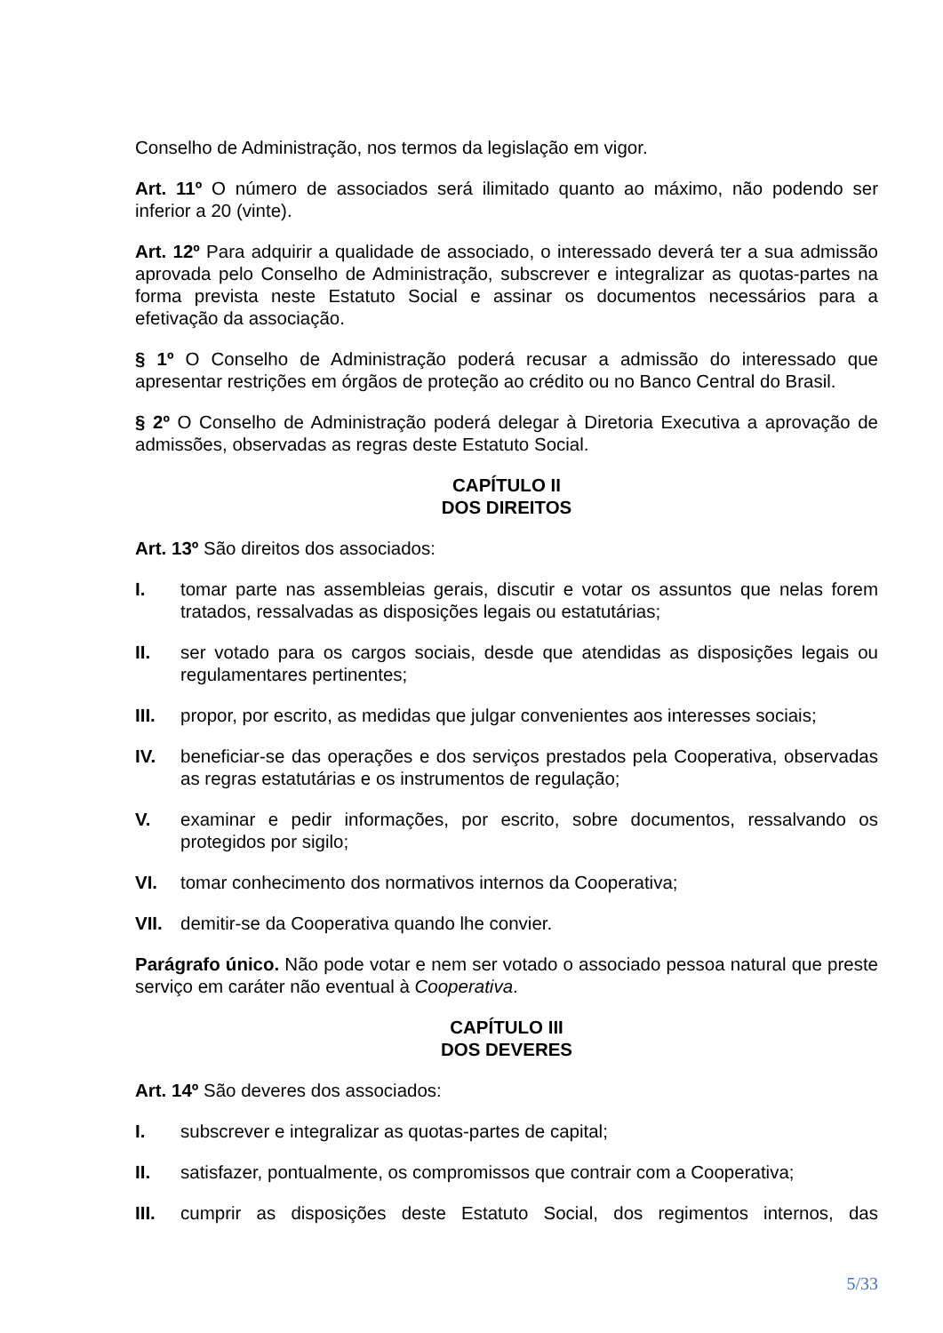Conselho de Administração, nos termos da legislação em vigor.
Art. 11º O número de associados será ilimitado quanto ao máximo, não podendo ser inferior a 20 (vinte).
Art. 12º Para adquirir a qualidade de associado, o interessado deverá ter a sua admissão aprovada pelo Conselho de Administração, subscrever e integralizar as quotas-partes na forma prevista neste Estatuto Social e assinar os documentos necessários para a efetivação da associação.
§ 1º O Conselho de Administração poderá recusar a admissão do interessado que apresentar restrições em órgãos de proteção ao crédito ou no Banco Central do Brasil.
§ 2º O Conselho de Administração poderá delegar à Diretoria Executiva a aprovação de admissões, observadas as regras deste Estatuto Social.
CAPÍTULO II
DOS DIREITOS
Art. 13º São direitos dos associados:
I. tomar parte nas assembleias gerais, discutir e votar os assuntos que nelas forem tratados, ressalvadas as disposições legais ou estatutárias;
II. ser votado para os cargos sociais, desde que atendidas as disposições legais ou regulamentares pertinentes;
III. propor, por escrito, as medidas que julgar convenientes aos interesses sociais;
IV. beneficiar-se das operações e dos serviços prestados pela Cooperativa, observadas as regras estatutárias e os instrumentos de regulação;
V. examinar e pedir informações, por escrito, sobre documentos, ressalvando os protegidos por sigilo;
VI. tomar conhecimento dos normativos internos da Cooperativa;
VII. demitir-se da Cooperativa quando lhe convier.
Parágrafo único. Não pode votar e nem ser votado o associado pessoa natural que preste serviço em caráter não eventual à Cooperativa.
CAPÍTULO III
DOS DEVERES
Art. 14º São deveres dos associados:
I. subscrever e integralizar as quotas-partes de capital;
II. satisfazer, pontualmente, os compromissos que contrair com a Cooperativa;
III. cumprir as disposições deste Estatuto Social, dos regimentos internos, das
5/33